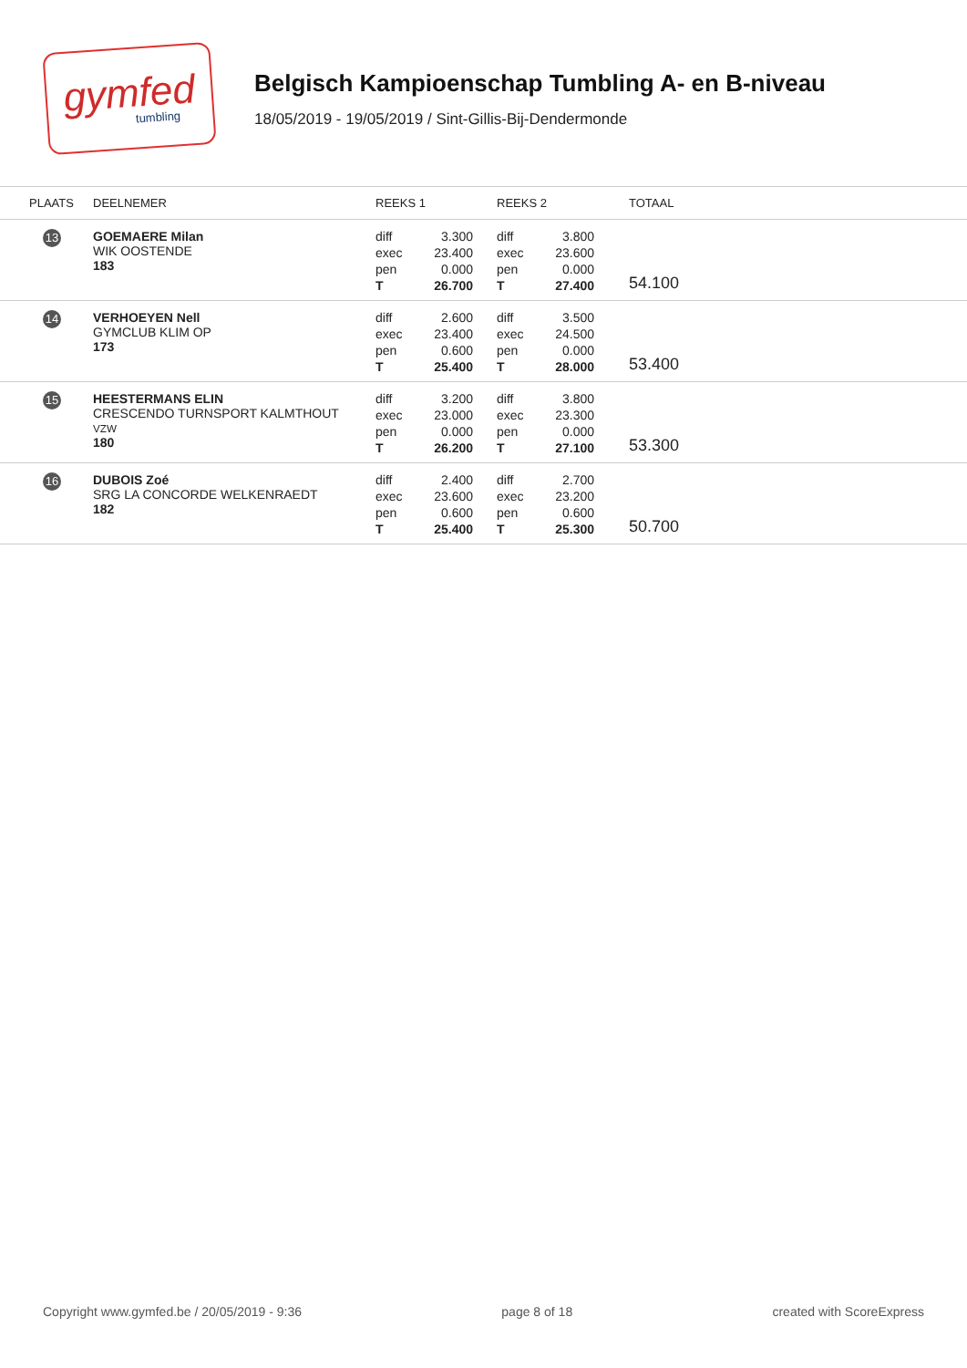gymfed
tumbling
Belgisch Kampioenschap Tumbling A- en B-niveau
18/05/2019 - 19/05/2019 / Sint-Gillis-Bij-Dendermonde
| PLAATS | DEELNEMER | REEKS 1 | REEKS 2 | TOTAAL |
| --- | --- | --- | --- | --- |
| 13 | GOEMAERE Milan WIK OOSTENDE 183 | diff 3.300 exec 23.400 pen 0.000 T 26.700 | diff 3.800 exec 23.600 pen 0.000 T 27.400 | 54.100 |
| 14 | VERHOEYEN Nell GYMCLUB KLIM OP 173 | diff 2.600 exec 23.400 pen 0.600 T 25.400 | diff 3.500 exec 24.500 pen 0.000 T 28.000 | 53.400 |
| 15 | HEESTERMANS ELIN CRESCENDO TURNSPORT KALMTHOUT VZW 180 | diff 3.200 exec 23.000 pen 0.000 T 26.200 | diff 3.800 exec 23.300 pen 0.000 T 27.100 | 53.300 |
| 16 | DUBOIS Zoé SRG LA CONCORDE WELKENRAEDT 182 | diff 2.400 exec 23.600 pen 0.600 T 25.400 | diff 2.700 exec 23.200 pen 0.600 T 25.300 | 50.700 |
Copyright www.gymfed.be / 20/05/2019 - 9:36 page 8 of 18 created with ScoreExpress